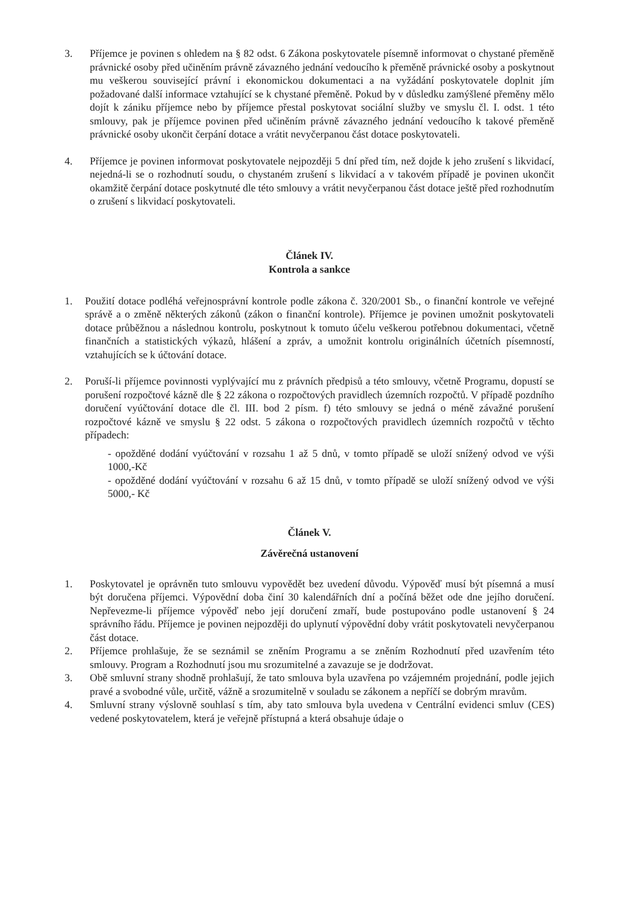3. Příjemce je povinen s ohledem na § 82 odst. 6 Zákona poskytovatele písemně informovat o chystané přeměně právnické osoby před učiněním právně závazného jednání vedoucího k přeměně právnické osoby a poskytnout mu veškerou související právní i ekonomickou dokumentaci a na vyžádání poskytovatele doplnit jím požadované další informace vztahující se k chystané přeměně. Pokud by v důsledku zamýšlené přeměny mělo dojít k zániku příjemce nebo by příjemce přestal poskytovat sociální služby ve smyslu čl. I. odst. 1 této smlouvy, pak je příjemce povinen před učiněním právně závazného jednání vedoucího k takové přeměně právnické osoby ukončit čerpání dotace a vrátit nevyčerpanou část dotace poskytovateli.
4. Příjemce je povinen informovat poskytovatele nejpozději 5 dní před tím, než dojde k jeho zrušení s likvidací, nejedná-li se o rozhodnutí soudu, o chystaném zrušení s likvidací a v takovém případě je povinen ukončit okamžitě čerpání dotace poskytnuté dle této smlouvy a vrátit nevyčerpanou část dotace ještě před rozhodnutím o zrušení s likvidací poskytovateli.
Článek IV.
Kontrola a sankce
1. Použití dotace podléhá veřejnosprávní kontrole podle zákona č. 320/2001 Sb., o finanční kontrole ve veřejné správě a o změně některých zákonů (zákon o finanční kontrole). Příjemce je povinen umožnit poskytovateli dotace průběžnou a následnou kontrolu, poskytnout k tomuto účelu veškerou potřebnou dokumentaci, včetně finančních a statistických výkazů, hlášení a zpráv, a umožnit kontrolu originálních účetních písemností, vztahujících se k účtování dotace.
2. Poruší-li příjemce povinnosti vyplývající mu z právních předpisů a této smlouvy, včetně Programu, dopustí se porušení rozpočtové kázně dle § 22 zákona o rozpočtových pravidlech územních rozpočtů. V případě pozdního doručení vyúčtování dotace dle čl. III. bod 2 písm. f) této smlouvy se jedná o méně závažné porušení rozpočtové kázně ve smyslu § 22 odst. 5 zákona o rozpočtových pravidlech územních rozpočtů v těchto případech:
- opožděné dodání vyúčtování v rozsahu 1 až 5 dnů, v tomto případě se uloží snížený odvod ve výši 1000,-Kč
- opožděné dodání vyúčtování v rozsahu 6 až 15 dnů, v tomto případě se uloží snížený odvod ve výši 5000,- Kč
Článek V.
Závěrečná ustanovení
1. Poskytovatel je oprávněn tuto smlouvu vypovědět bez uvedení důvodu. Výpověď musí být písemná a musí být doručena příjemci. Výpovědní doba činí 30 kalendářních dní a počíná běžet ode dne jejího doručení. Nepřevezme-li příjemce výpověď nebo její doručení zmaří, bude postupováno podle ustanovení § 24 správního řádu. Příjemce je povinen nejpozději do uplynutí výpovědní doby vrátit poskytovateli nevyčerpanou část dotace.
2. Příjemce prohlašuje, že se seznámil se zněním Programu a se zněním Rozhodnutí před uzavřením této smlouvy. Program a Rozhodnutí jsou mu srozumitelné a zavazuje se je dodržovat.
3. Obě smluvní strany shodně prohlašují, že tato smlouva byla uzavřena po vzájemném projednání, podle jejich pravé a svobodné vůle, určitě, vážně a srozumitelně v souladu se zákonem a nepříčí se dobrým mravům.
4. Smluvní strany výslovně souhlasí s tím, aby tato smlouva byla uvedena v Centrální evidenci smluv (CES) vedené poskytovatelem, která je veřejně přístupná a která obsahuje údaje o